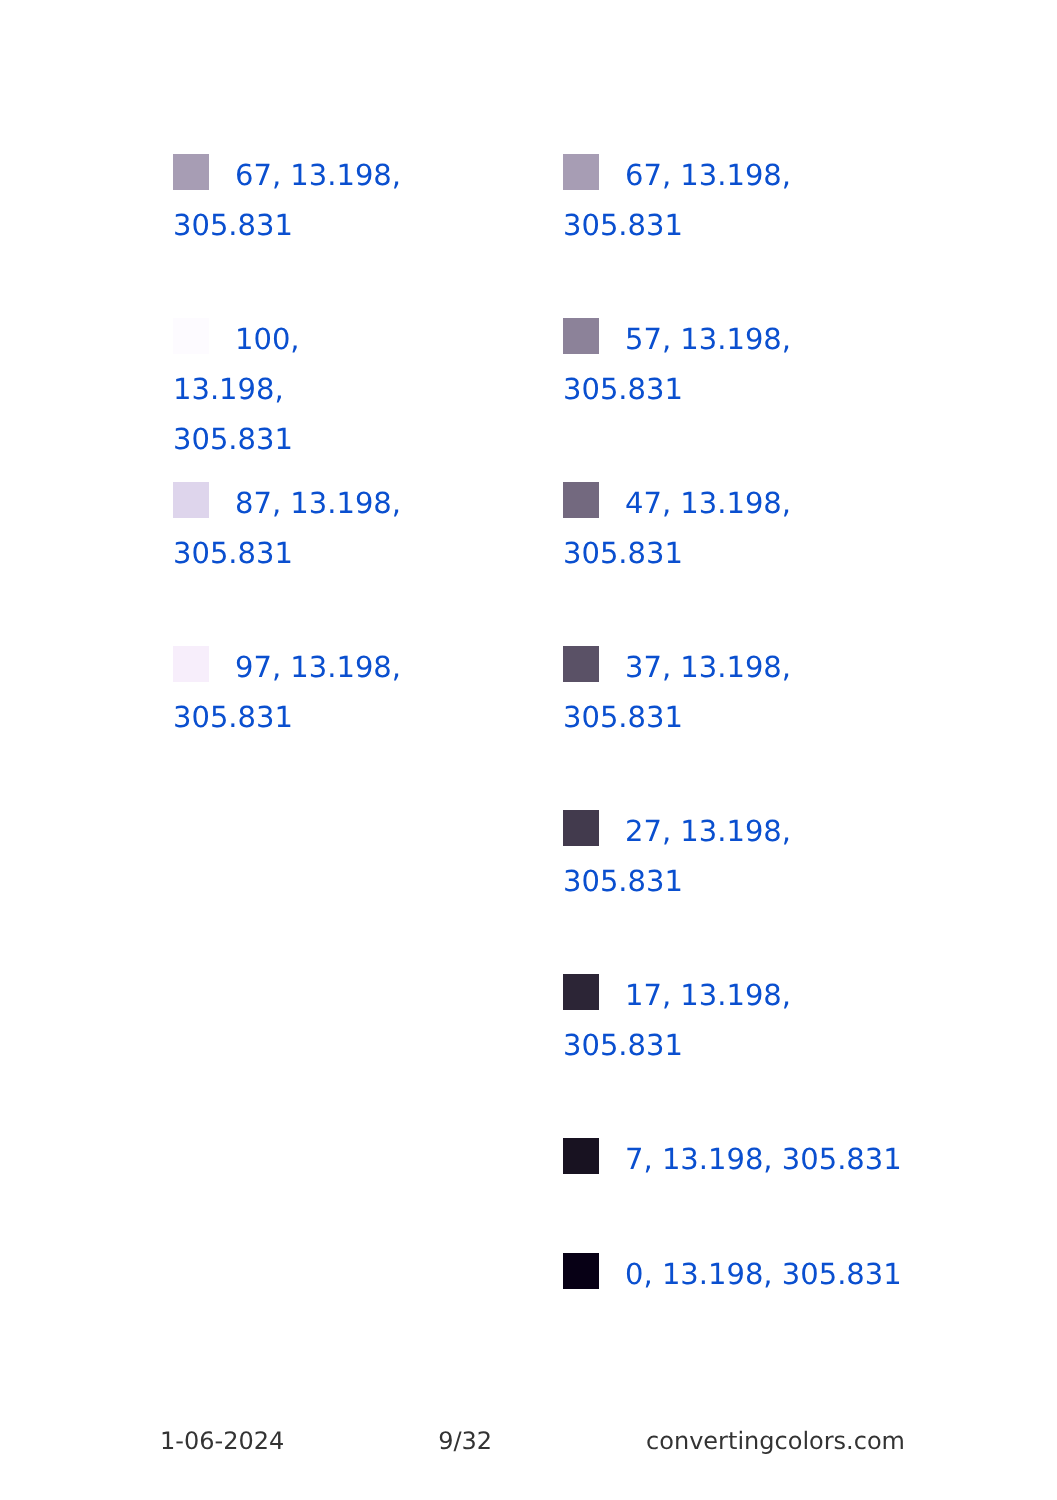67, 13.198, 305.831
100, 13.198, 305.831
87, 13.198, 305.831
97, 13.198, 305.831
67, 13.198, 305.831
57, 13.198, 305.831
47, 13.198, 305.831
37, 13.198, 305.831
27, 13.198, 305.831
17, 13.198, 305.831
7, 13.198, 305.831
0, 13.198, 305.831
1-06-2024 9/32 convertingcolors.com